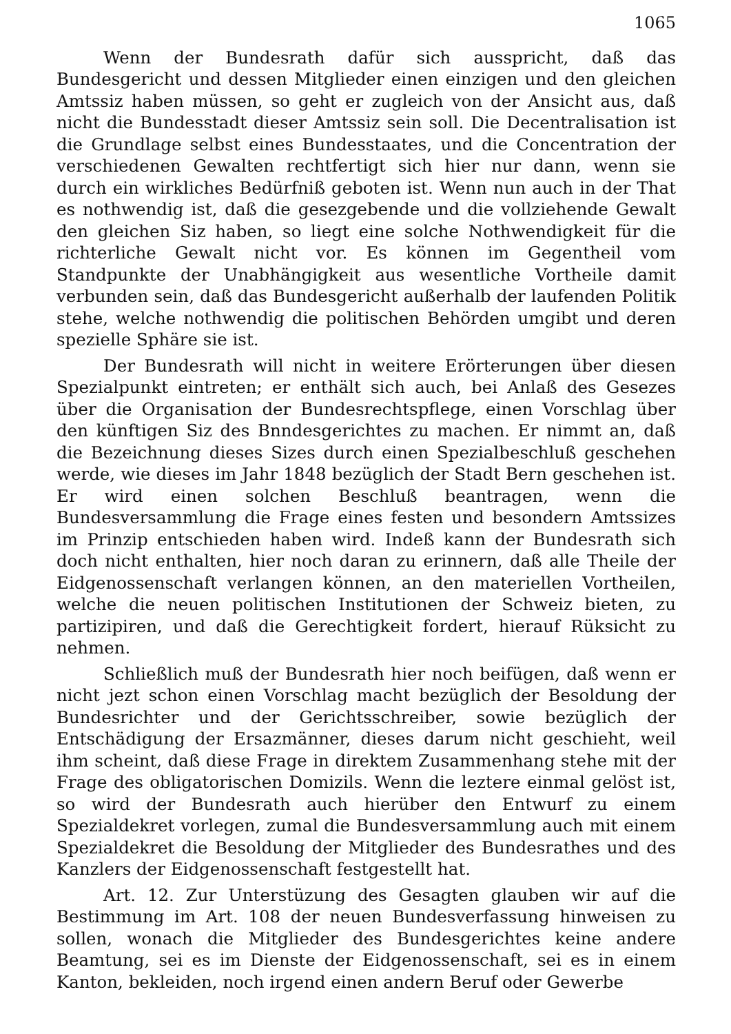1065
Wenn der Bundesrath dafür sich ausspricht, daß das Bundesgericht und dessen Mitglieder einen einzigen und den gleichen Amtssiz haben müssen, so geht er zugleich von der Ansicht aus, daß nicht die Bundesstadt dieser Amtssiz sein soll. Die Decentralisation ist die Grundlage selbst eines Bundesstaates, und die Concentration der verschiedenen Gewalten rechtfertigt sich hier nur dann, wenn sie durch ein wirkliches Bedürfniß geboten ist. Wenn nun auch in der That es nothwendig ist, daß die gesezgebende und die vollziehende Gewalt den gleichen Siz haben, so liegt eine solche Nothwendigkeit für die richterliche Gewalt nicht vor. Es können im Gegentheil vom Standpunkte der Unabhängigkeit aus wesentliche Vortheile damit verbunden sein, daß das Bundesgericht außerhalb der laufenden Politik stehe, welche nothwendig die politischen Behörden umgibt und deren spezielle Sphäre sie ist.
Der Bundesrath will nicht in weitere Erörterungen über diesen Spezialpunkt eintreten; er enthält sich auch, bei Anlaß des Gesezes über die Organisation der Bundesrechtspflege, einen Vorschlag über den künftigen Siz des Bnndesgerichtes zu machen. Er nimmt an, daß die Bezeichnung dieses Sizes durch einen Spezialbeschluß geschehen werde, wie dieses im Jahr 1848 bezüglich der Stadt Bern geschehen ist. Er wird einen solchen Beschluß beantragen, wenn die Bundesversammlung die Frage eines festen und besondern Amtssizes im Prinzip entschieden haben wird. Indeß kann der Bundesrath sich doch nicht enthalten, hier noch daran zu erinnern, daß alle Theile der Eidgenossenschaft verlangen können, an den materiellen Vortheilen, welche die neuen politischen Institutionen der Schweiz bieten, zu partizipiren, und daß die Gerechtigkeit fordert, hierauf Rüksicht zu nehmen.
Schließlich muß der Bundesrath hier noch beifügen, daß wenn er nicht jezt schon einen Vorschlag macht bezüglich der Besoldung der Bundesrichter und der Gerichtsschreiber, sowie bezüglich der Entschädigung der Ersazmänner, dieses darum nicht geschieht, weil ihm scheint, daß diese Frage in direktem Zusammenhang stehe mit der Frage des obligatorischen Domizils. Wenn die leztere einmal gelöst ist, so wird der Bundesrath auch hierüber den Entwurf zu einem Spezialdekret vorlegen, zumal die Bundesversammlung auch mit einem Spezialdekret die Besoldung der Mitglieder des Bundesrathes und des Kanzlers der Eidgenossenschaft festgestellt hat.
Art. 12. Zur Unterstüzung des Gesagten glauben wir auf die Bestimmung im Art. 108 der neuen Bundesverfassung hinweisen zu sollen, wonach die Mitglieder des Bundesgerichtes keine andere Beamtung, sei es im Dienste der Eidgenossenschaft, sei es in einem Kanton, bekleiden, noch irgend einen andern Beruf oder Gewerbe